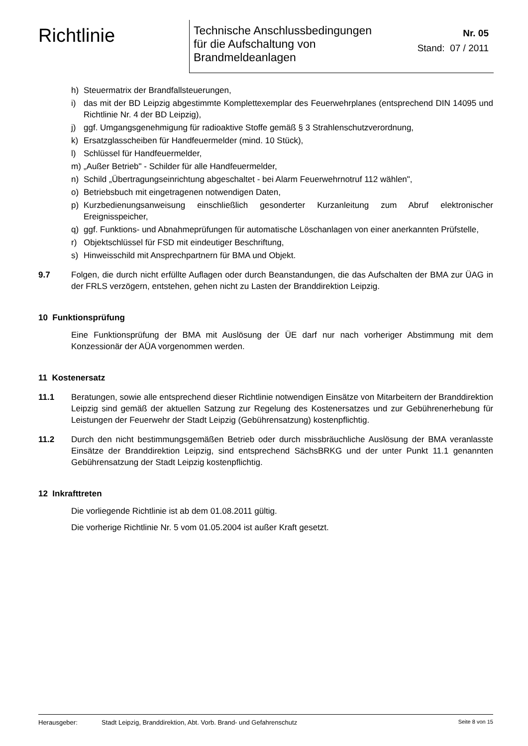Richtlinie
Technische Anschlussbedingungen
für die Aufschaltung von
Brandmeldeanlagen
Nr. 05
Stand: 07 / 2011
h) Steuermatrix der Brandfallsteuerungen,
i) das mit der BD Leipzig abgestimmte Komplettexemplar des Feuerwehrplanes (entsprechend DIN 14095 und Richtlinie Nr. 4 der BD Leipzig),
j) ggf. Umgangsgenehmigung für radioaktive Stoffe gemäß § 3 Strahlenschutzverordnung,
k) Ersatzglasscheiben für Handfeuermelder (mind. 10 Stück),
l) Schlüssel für Handfeuermelder,
m) „Außer Betrieb" - Schilder für alle Handfeuermelder,
n) Schild „Übertragungseinrichtung abgeschaltet - bei Alarm Feuerwehrnotruf 112 wählen",
o) Betriebsbuch mit eingetragenen notwendigen Daten,
p) Kurzbedienungsanweisung einschließlich gesonderter Kurzanleitung zum Abruf elektronischer Ereignisspeicher,
q) ggf. Funktions- und Abnahmeprüfungen für automatische Löschanlagen von einer anerkannten Prüfstelle,
r) Objektschlüssel für FSD mit eindeutiger Beschriftung,
s) Hinweisschild mit Ansprechpartnern für BMA und Objekt.
9.7 Folgen, die durch nicht erfüllte Auflagen oder durch Beanstandungen, die das Aufschalten der BMA zur ÜAG in der FRLS verzögern, entstehen, gehen nicht zu Lasten der Branddirektion Leipzig.
10 Funktionsprüfung
Eine Funktionsprüfung der BMA mit Auslösung der ÜE darf nur nach vorheriger Abstimmung mit dem Konzessionär der AÜA vorgenommen werden.
11 Kostenersatz
11.1 Beratungen, sowie alle entsprechend dieser Richtlinie notwendigen Einsätze von Mitarbeitern der Branddirektion Leipzig sind gemäß der aktuellen Satzung zur Regelung des Kostenersatzes und zur Gebührenerhebung für Leistungen der Feuerwehr der Stadt Leipzig (Gebührensatzung) kostenpflichtig.
11.2 Durch den nicht bestimmungsgemäßen Betrieb oder durch missbräuchliche Auslösung der BMA veranlasste Einsätze der Branddirektion Leipzig, sind entsprechend SächsBRKG und der unter Punkt 11.1 genannten Gebührensatzung der Stadt Leipzig kostenpflichtig.
12 Inkrafttreten
Die vorliegende Richtlinie ist ab dem 01.08.2011 gültig.
Die vorherige Richtlinie Nr. 5 vom 01.05.2004 ist außer Kraft gesetzt.
Herausgeber: Stadt Leipzig, Branddirektion, Abt. Vorb. Brand- und Gefahrenschutz Seite 8 von 15